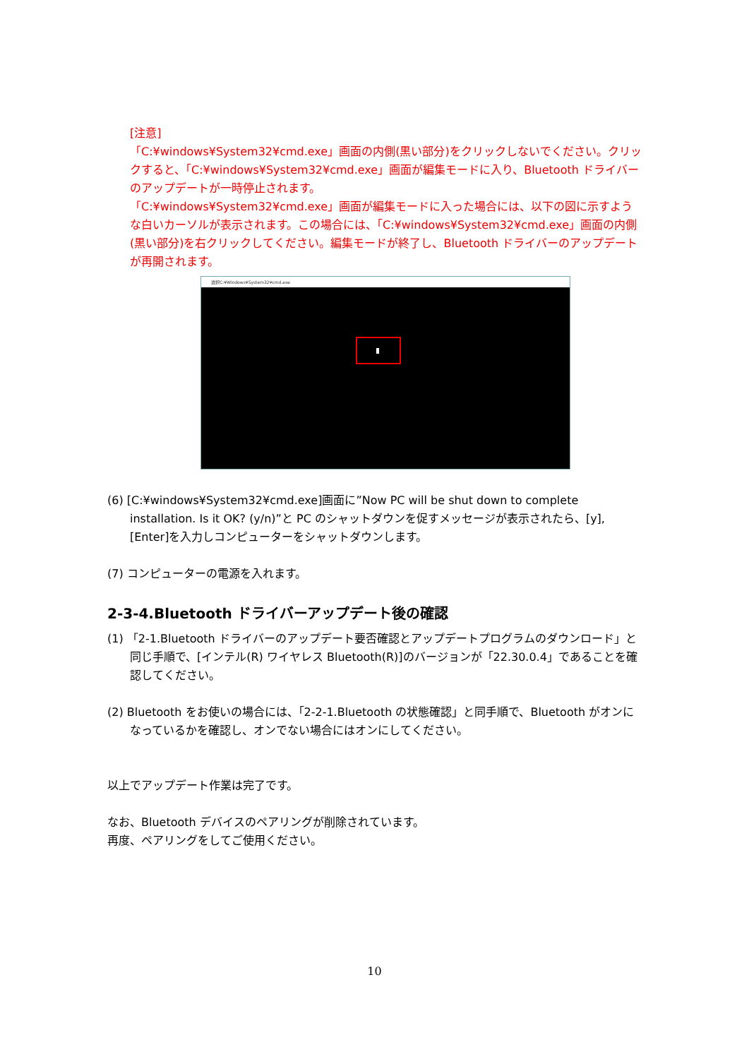[注意]
「C:¥windows¥System32¥cmd.exe」画面の内側(黒い部分)をクリックしないでください。クリックすると、「C:¥windows¥System32¥cmd.exe」画面が編集モードに入り、Bluetooth ドライバーのアップデートが一時停止されます。
「C:¥windows¥System32¥cmd.exe」画面が編集モードに入った場合には、以下の図に示すような白いカーソルが表示されます。この場合には、「C:¥windows¥System32¥cmd.exe」画面の内側(黒い部分)を右クリックしてください。編集モードが終了し、Bluetooth ドライバーのアップデートが再開されます。
選択C:¥Windows¥System32¥cmd.exe
(6) [C:¥windows¥System32¥cmd.exe]画面に”Now PC will be shut down to complete installation. Is it OK? (y/n)”と PC のシャットダウンを促すメッセージが表示されたら、[y],[Enter]を入力しコンピューターをシャットダウンします。
(7) コンピューターの電源を入れます。
2-3-4.Bluetooth ドライバーアップデート後の確認
(1) 「2-1.Bluetooth ドライバーのアップデート要否確認とアップデートプログラムのダウンロード」と同じ手順で、[インテル(R) ワイヤレス Bluetooth(R)]のバージョンが「22.30.0.4」であることを確認してください。
(2) Bluetooth をお使いの場合には、「2-2-1.Bluetooth の状態確認」と同手順で、Bluetooth がオンになっているかを確認し、オンでない場合にはオンにしてください。
以上でアップデート作業は完了です。
なお、Bluetooth デバイスのペアリングが削除されています。
再度、ペアリングをしてご使用ください。
10